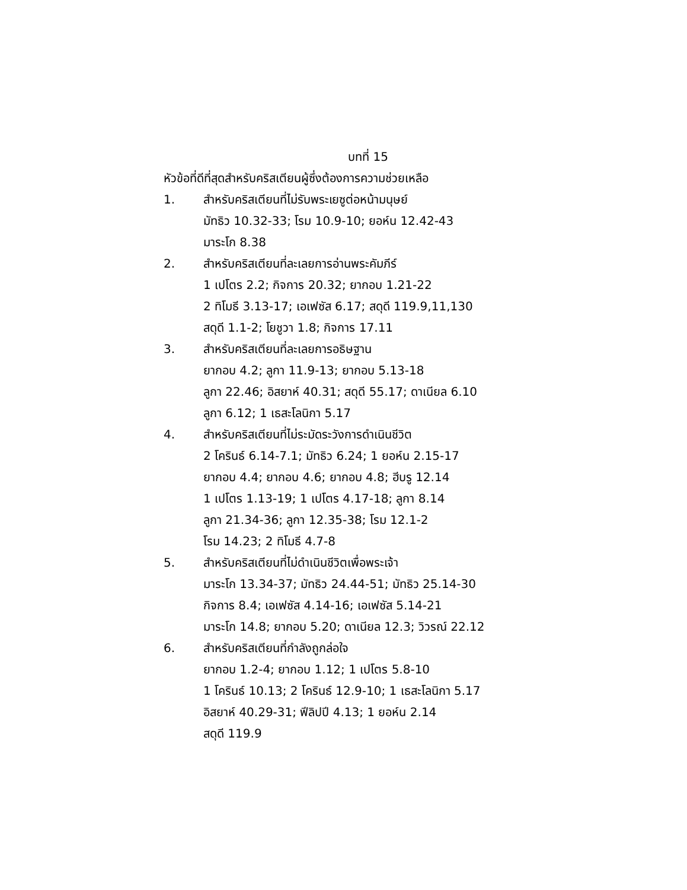บทที่ 15
หัวข้อที่ดีที่สุดสำหรับคริสเตียนผู้ซึ่งต้องการความช่วยเหลือ
1. สำหรับคริสเตียนที่ไม่รับพระเยซูต่อหน้ามนุษย์
มัทธิว 10.32-33; โรม 10.9-10; ยอห์น 12.42-43
มาระโก 8.38
2. สำหรับคริสเตียนที่ละเลยการอ่านพระคัมภีร์
1 เปโตร 2.2; กิจการ 20.32; ยากอบ 1.21-22
2 ทิโมธี 3.13-17; เอเฟซัส 6.17; สดุดี 119.9,11,130
สดุดี 1.1-2; โยชูวา 1.8; กิจการ 17.11
3. สำหรับคริสเตียนที่ละเลยการอธิษฐาน
ยากอบ 4.2; ลูกา 11.9-13; ยากอบ 5.13-18
ลูกา 22.46; อิสยาห์ 40.31; สดุดี 55.17; ดาเนียล 6.10
ลูกา 6.12; 1 เธสะโลนิกา 5.17
4. สำหรับคริสเตียนที่ไม่ระมัดระวังการดำเนินชีวิต
2 โครินธ์ 6.14-7.1; มัทธิว 6.24; 1 ยอห์น 2.15-17
ยากอบ 4.4; ยากอบ 4.6; ยากอบ 4.8; ฮีบรู 12.14
1 เปโตร 1.13-19; 1 เปโตร 4.17-18; ลูกา 8.14
ลูกา 21.34-36; ลูกา 12.35-38; โรม 12.1-2
โรม 14.23; 2 ทิโมธี 4.7-8
5. สำหรับคริสเตียนที่ไม่ดำเนินชีวิตเพื่อพระเจ้า
มาระโก 13.34-37; มัทธิว 24.44-51; มัทธิว 25.14-30
กิจการ 8.4; เอเฟซัส 4.14-16; เอเฟซัส 5.14-21
มาระโก 14.8; ยากอบ 5.20; ดาเนียล 12.3; วิวรณ์ 22.12
6. สำหรับคริสเตียนที่กำลังถูกล่อใจ
ยากอบ 1.2-4; ยากอบ 1.12; 1 เปโตร 5.8-10
1 โครินธ์ 10.13; 2 โครินธ์ 12.9-10; 1 เธสะโลนิกา 5.17
อิสยาห์ 40.29-31; ฟีลิปปี 4.13; 1 ยอห์น 2.14
สดุดี 119.9